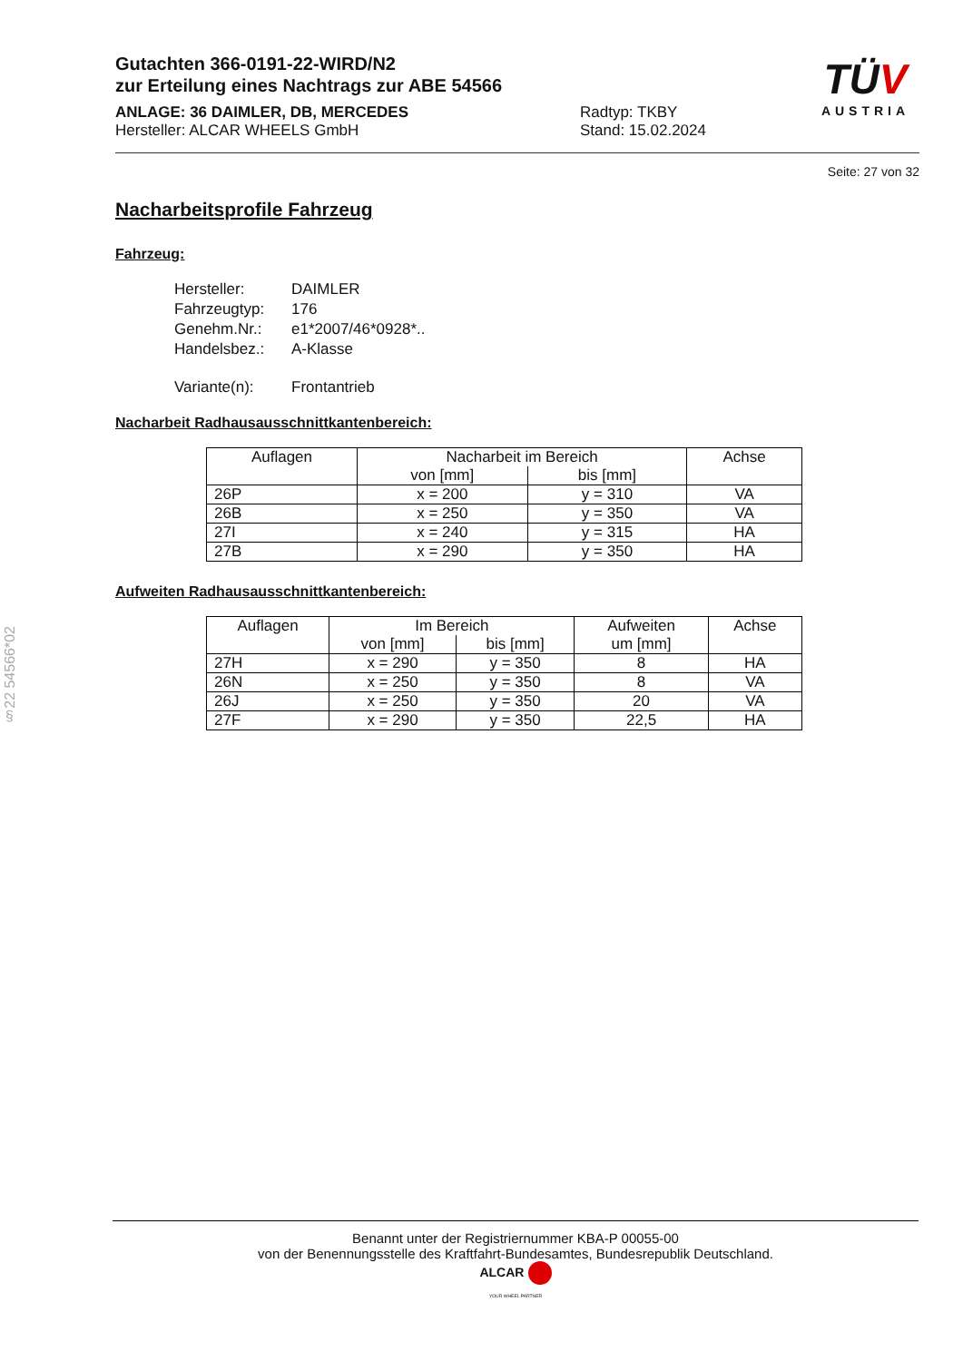§22 54566*02
TÜV
AUSTRIA
Gutachten 366-0191-22-WIRD/N2
zur Erteilung eines Nachtrags zur ABE 54566
ANLAGE: 36 DAIMLER, DB, MERCEDES
Hersteller: ALCAR WHEELS GmbH
Radtyp: TKBY
Stand: 15.02.2024
Seite: 27 von 32
Nacharbeitsprofile Fahrzeug
Fahrzeug:
| Hersteller: | DAIMLER |
| Fahrzeugtyp: | 176 |
| Genehm.Nr.: | e1*2007/46*0928*.. |
| Handelsbez.: | A-Klasse |
| Variante(n): | Frontantrieb |
Nacharbeit Radhausausschnittkantenbereich:
| Auflagen | Nacharbeit im Bereich | | Achse |
| --- | --- | --- | --- |
| | von [mm] | bis [mm] | |
| 26P | x = 200 | y = 310 | VA |
| 26B | x = 250 | y = 350 | VA |
| 27I | x = 240 | y = 315 | HA |
| 27B | x = 290 | y = 350 | HA |
Aufweiten Radhausausschnittkantenbereich:
| Auflagen | Im Bereich | | Aufweiten | Achse |
| --- | --- | --- | --- | --- |
| | von [mm] | bis [mm] | um [mm] | |
| 27H | x = 290 | y = 350 | 8 | HA |
| 26N | x = 250 | y = 350 | 8 | VA |
| 26J | x = 250 | y = 350 | 20 | VA |
| 27F | x = 290 | y = 350 | 22,5 | HA |
Benannt unter der Registriernummer KBA-P 00055-00
von der Benennungsstelle des Kraftfahrt-Bundesamtes, Bundesrepublik Deutschland.
ALCAR
YOUR WHEEL PARTNER